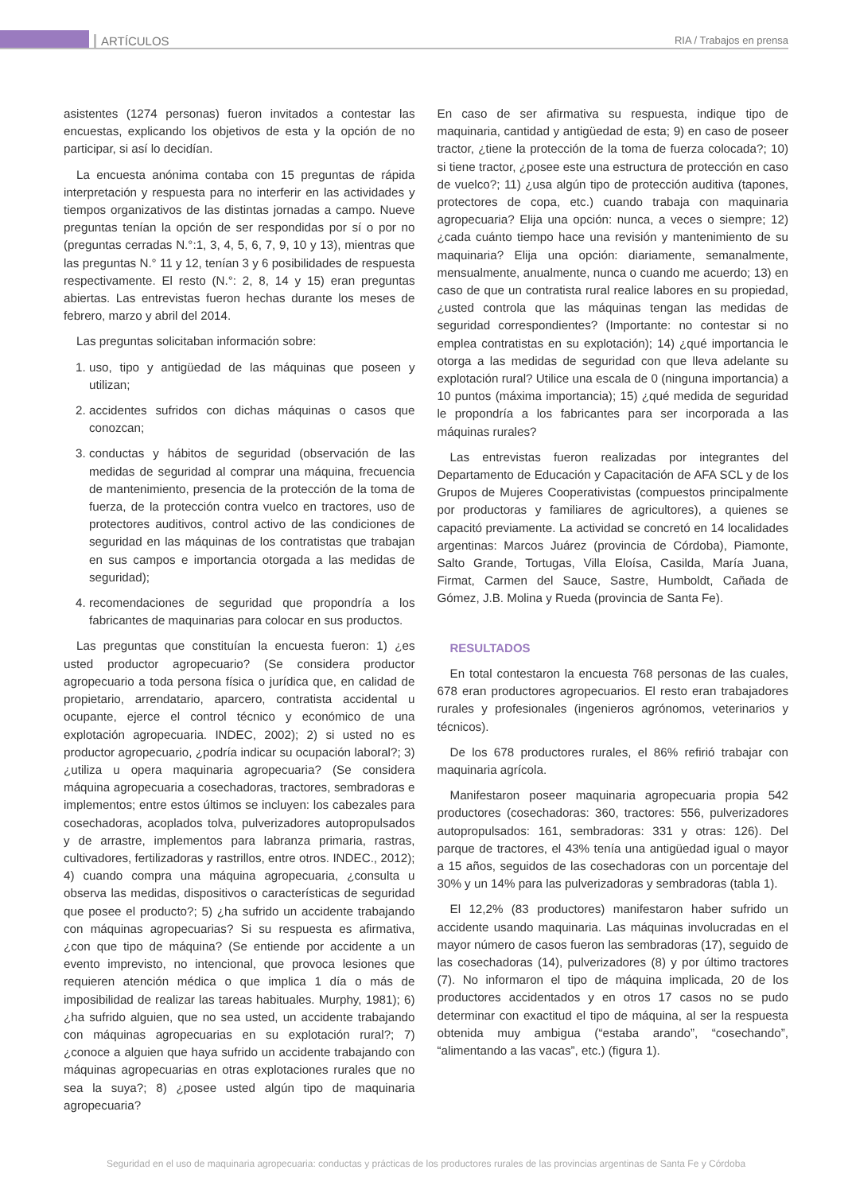ARTÍCULOS RIA / Trabajos en prensa
asistentes (1274 personas) fueron invitados a contestar las encuestas, explicando los objetivos de esta y la opción de no participar, si así lo decidían.
La encuesta anónima contaba con 15 preguntas de rápida interpretación y respuesta para no interferir en las actividades y tiempos organizativos de las distintas jornadas a campo. Nueve preguntas tenían la opción de ser respondidas por sí o por no (preguntas cerradas N.°:1, 3, 4, 5, 6, 7, 9, 10 y 13), mientras que las preguntas N.° 11 y 12, tenían 3 y 6 posibilidades de respuesta respectivamente. El resto (N.°: 2, 8, 14 y 15) eran preguntas abiertas. Las entrevistas fueron hechas durante los meses de febrero, marzo y abril del 2014.
Las preguntas solicitaban información sobre:
1. uso, tipo y antigüedad de las máquinas que poseen y utilizan;
2. accidentes sufridos con dichas máquinas o casos que conozcan;
3. conductas y hábitos de seguridad (observación de las medidas de seguridad al comprar una máquina, frecuencia de mantenimiento, presencia de la protección de la toma de fuerza, de la protección contra vuelco en tractores, uso de protectores auditivos, control activo de las condiciones de seguridad en las máquinas de los contratistas que trabajan en sus campos e importancia otorgada a las medidas de seguridad);
4. recomendaciones de seguridad que propondría a los fabricantes de maquinarias para colocar en sus productos.
Las preguntas que constituían la encuesta fueron: 1) ¿es usted productor agropecuario? (Se considera productor agropecuario a toda persona física o jurídica que, en calidad de propietario, arrendatario, aparcero, contratista accidental u ocupante, ejerce el control técnico y económico de una explotación agropecuaria. INDEC, 2002); 2) si usted no es productor agropecuario, ¿podría indicar su ocupación laboral?; 3) ¿utiliza u opera maquinaria agropecuaria? (Se considera máquina agropecuaria a cosechadoras, tractores, sembradoras e implementos; entre estos últimos se incluyen: los cabezales para cosechadoras, acoplados tolva, pulverizadores autopropulsados y de arrastre, implementos para labranza primaria, rastras, cultivadores, fertilizadoras y rastrillos, entre otros. INDEC., 2012); 4) cuando compra una máquina agropecuaria, ¿consulta u observa las medidas, dispositivos o características de seguridad que posee el producto?; 5) ¿ha sufrido un accidente trabajando con máquinas agropecuarias? Si su respuesta es afirmativa, ¿con que tipo de máquina? (Se entiende por accidente a un evento imprevisto, no intencional, que provoca lesiones que requieren atención médica o que implica 1 día o más de imposibilidad de realizar las tareas habituales. Murphy, 1981); 6) ¿ha sufrido alguien, que no sea usted, un accidente trabajando con máquinas agropecuarias en su explotación rural?; 7) ¿conoce a alguien que haya sufrido un accidente trabajando con máquinas agropecuarias en otras explotaciones rurales que no sea la suya?; 8) ¿posee usted algún tipo de maquinaria agropecuaria?
En caso de ser afirmativa su respuesta, indique tipo de maquinaria, cantidad y antigüedad de esta; 9) en caso de poseer tractor, ¿tiene la protección de la toma de fuerza colocada?; 10) si tiene tractor, ¿posee este una estructura de protección en caso de vuelco?; 11) ¿usa algún tipo de protección auditiva (tapones, protectores de copa, etc.) cuando trabaja con maquinaria agropecuaria? Elija una opción: nunca, a veces o siempre; 12) ¿cada cuánto tiempo hace una revisión y mantenimiento de su maquinaria? Elija una opción: diariamente, semanalmente, mensualmente, anualmente, nunca o cuando me acuerdo; 13) en caso de que un contratista rural realice labores en su propiedad, ¿usted controla que las máquinas tengan las medidas de seguridad correspondientes? (Importante: no contestar si no emplea contratistas en su explotación); 14) ¿qué importancia le otorga a las medidas de seguridad con que lleva adelante su explotación rural? Utilice una escala de 0 (ninguna importancia) a 10 puntos (máxima importancia); 15) ¿qué medida de seguridad le propondría a los fabricantes para ser incorporada a las máquinas rurales?
Las entrevistas fueron realizadas por integrantes del Departamento de Educación y Capacitación de AFA SCL y de los Grupos de Mujeres Cooperativistas (compuestos principalmente por productoras y familiares de agricultores), a quienes se capacitó previamente. La actividad se concretó en 14 localidades argentinas: Marcos Juárez (provincia de Córdoba), Piamonte, Salto Grande, Tortugas, Villa Eloísa, Casilda, María Juana, Firmat, Carmen del Sauce, Sastre, Humboldt, Cañada de Gómez, J.B. Molina y Rueda (provincia de Santa Fe).
RESULTADOS
En total contestaron la encuesta 768 personas de las cuales, 678 eran productores agropecuarios. El resto eran trabajadores rurales y profesionales (ingenieros agrónomos, veterinarios y técnicos).
De los 678 productores rurales, el 86% refirió trabajar con maquinaria agrícola.
Manifestaron poseer maquinaria agropecuaria propia 542 productores (cosechadoras: 360, tractores: 556, pulverizadores autopropulsados: 161, sembradoras: 331 y otras: 126). Del parque de tractores, el 43% tenía una antigüedad igual o mayor a 15 años, seguidos de las cosechadoras con un porcentaje del 30% y un 14% para las pulverizadoras y sembradoras (tabla 1).
El 12,2% (83 productores) manifestaron haber sufrido un accidente usando maquinaria. Las máquinas involucradas en el mayor número de casos fueron las sembradoras (17), seguido de las cosechadoras (14), pulverizadores (8) y por último tractores (7). No informaron el tipo de máquina implicada, 20 de los productores accidentados y en otros 17 casos no se pudo determinar con exactitud el tipo de máquina, al ser la respuesta obtenida muy ambigua (“estaba arando”, “cosechando”, “alimentando a las vacas”, etc.) (figura 1).
Seguridad en el uso de maquinaria agropecuaria: conductas y prácticas de los productores rurales de las provincias argentinas de Santa Fe y Córdoba